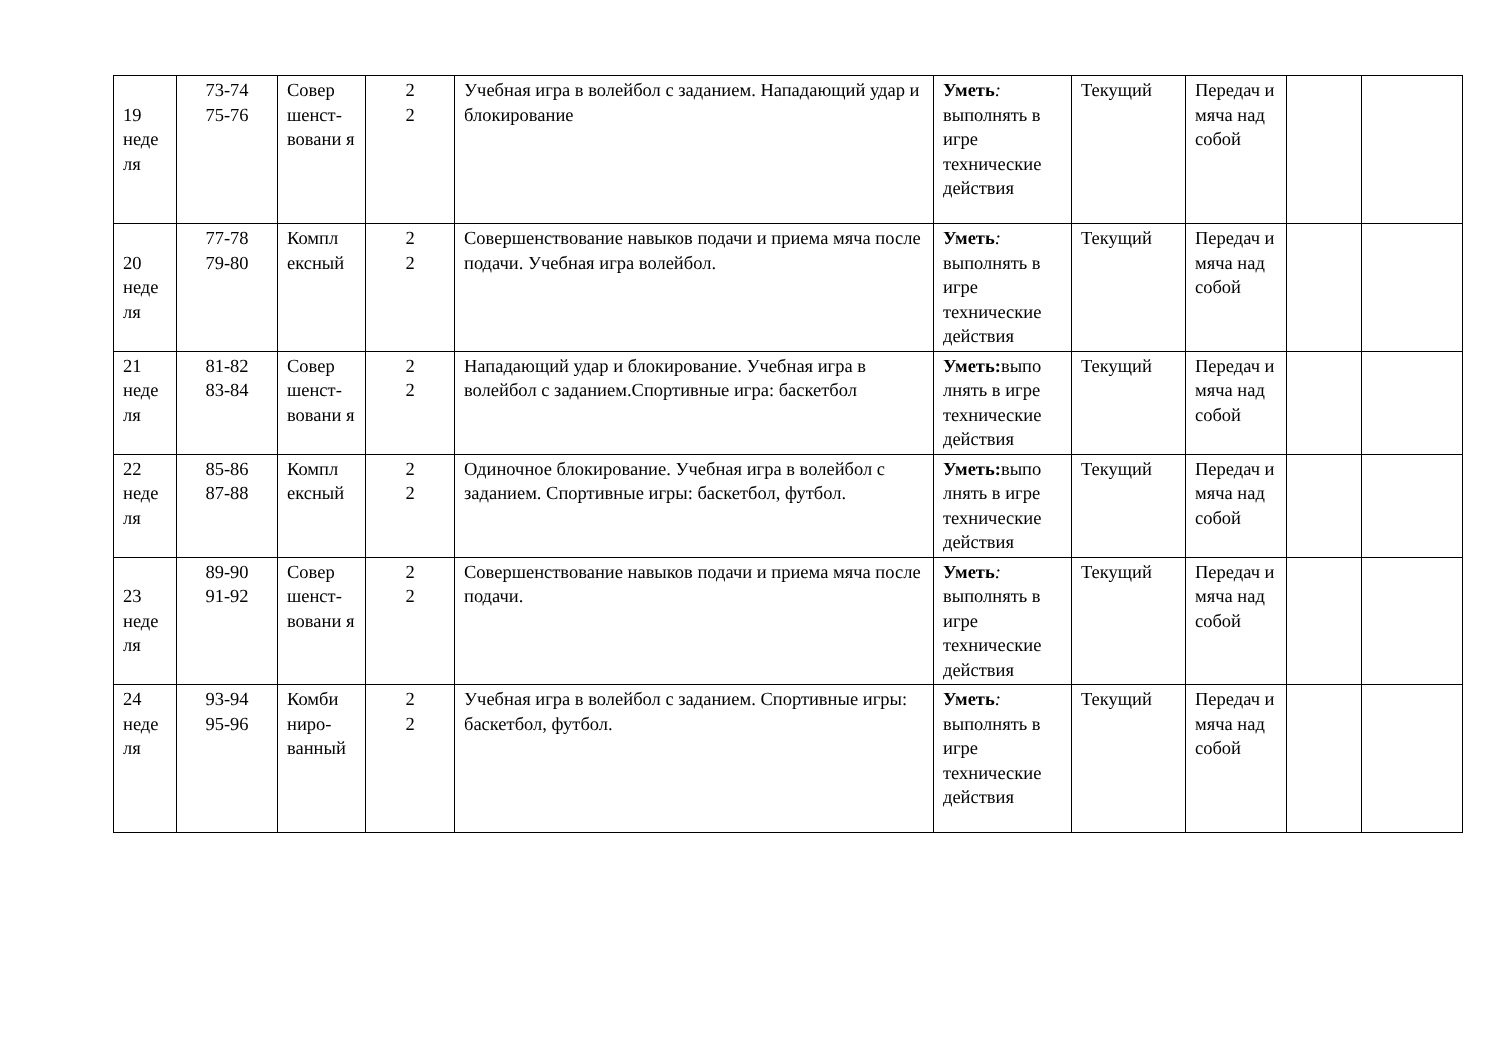| 19 неде ля | 73-74 75-76 | Совер шенст-вовани я | 2 2 | Учебная игра в волейбол с заданием. Нападающий удар и блокирование | Уметь : выполнять в игре технические действия | Текущий | Передач и мяча над собой | | |
| 20 неде ля | 77-78 79-80 | Компл ексный | 2 2 | Совершенствование навыков подачи и приема мяча после подачи. Учебная игра волейбол. | Уметь : выполнять в игре технические действия | Текущий | Передач и мяча над собой | | |
| 21 неде ля | 81-82 83-84 | Совер шенст-вовани я | 2 2 | Нападающий удар и блокирование. Учебная игра в волейбол с заданием.Спортивные игра: баскетбол | Уметь: выпо лнять в игре технические действия | Текущий | Передач и мяча над собой | | |
| 22 неде ля | 85-86 87-88 | Компл ексный | 2 2 | Одиночное блокирование. Учебная игра в волейбол с заданием. Спортивные игры: баскетбол, футбол. | Уметь: выпо лнять в игре технические действия | Текущий | Передач и мяча над собой | | |
| 23 неде ля | 89-90 91-92 | Совер шенст-вовани я | 2 2 | Совершенствование навыков подачи и приема мяча после подачи. | Уметь : выполнять в игре технические действия | Текущий | Передач и мяча над собой | | |
| 24 неде ля | 93-94 95-96 | Комби ниро-ванный | 2 2 | Учебная игра в волейбол с заданием. Спортивные игры: баскетбол, футбол. | Уметь : выполнять в игре технические действия | Текущий | Передач и мяча над собой | | |